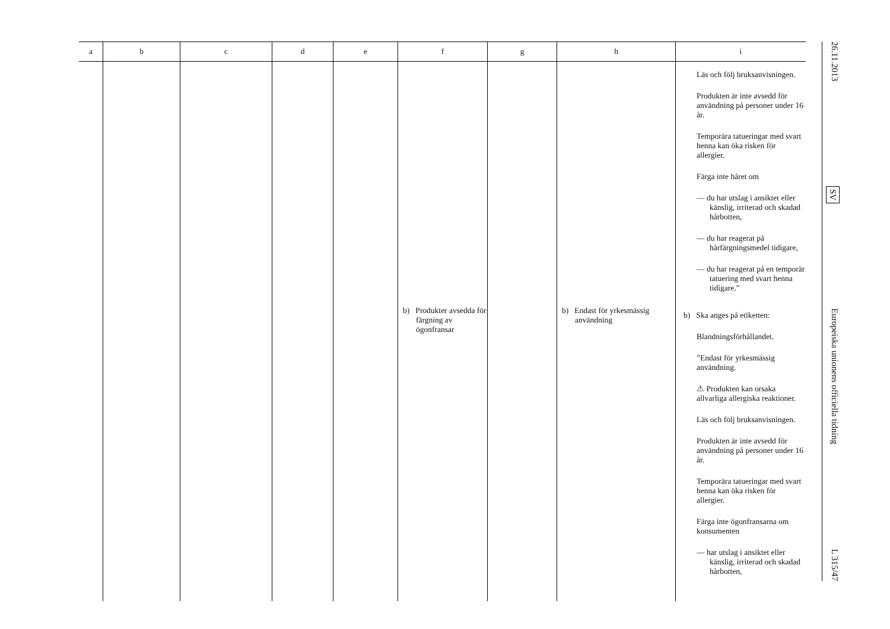| a | b | c | d | e | f | g | h | i |
| --- | --- | --- | --- | --- | --- | --- | --- | --- |
| | | | | | b) Produkter avsedda för färgning av ögonfransar | | b) Endast för yrkesmässig användning | Läs och följ bruksanvisningen. Produkten är inte avsedd för användning på personer under 16 år. Temporära tatueringar med svart henna kan öka risken för allergier. Färga inte håret om — du har utslag i ansiktet eller känslig, irriterad och skadad hårbotten, — du har reagerat på hårfärgningsmedel tidigare, — du har reagerat på en temporär tatuering med svart henna tidigare.” b) Ska anges på etiketten: Blandningsförhållandet. ”Endast för yrkesmässig användning. ⚠ Produkten kan orsaka allvarliga allergiska reaktioner. Läs och följ bruksanvisningen. Produkten är inte avsedd för användning på personer under 16 år. Temporära tatueringar med svart henna kan öka risken för allergier. Färga inte ögonfransarna om konsumenten — har utslag i ansiktet eller känslig, irriterad och skadad hårbotten, |
26.11.2013 SV Europeiska unionens officiella tidning L 315/47